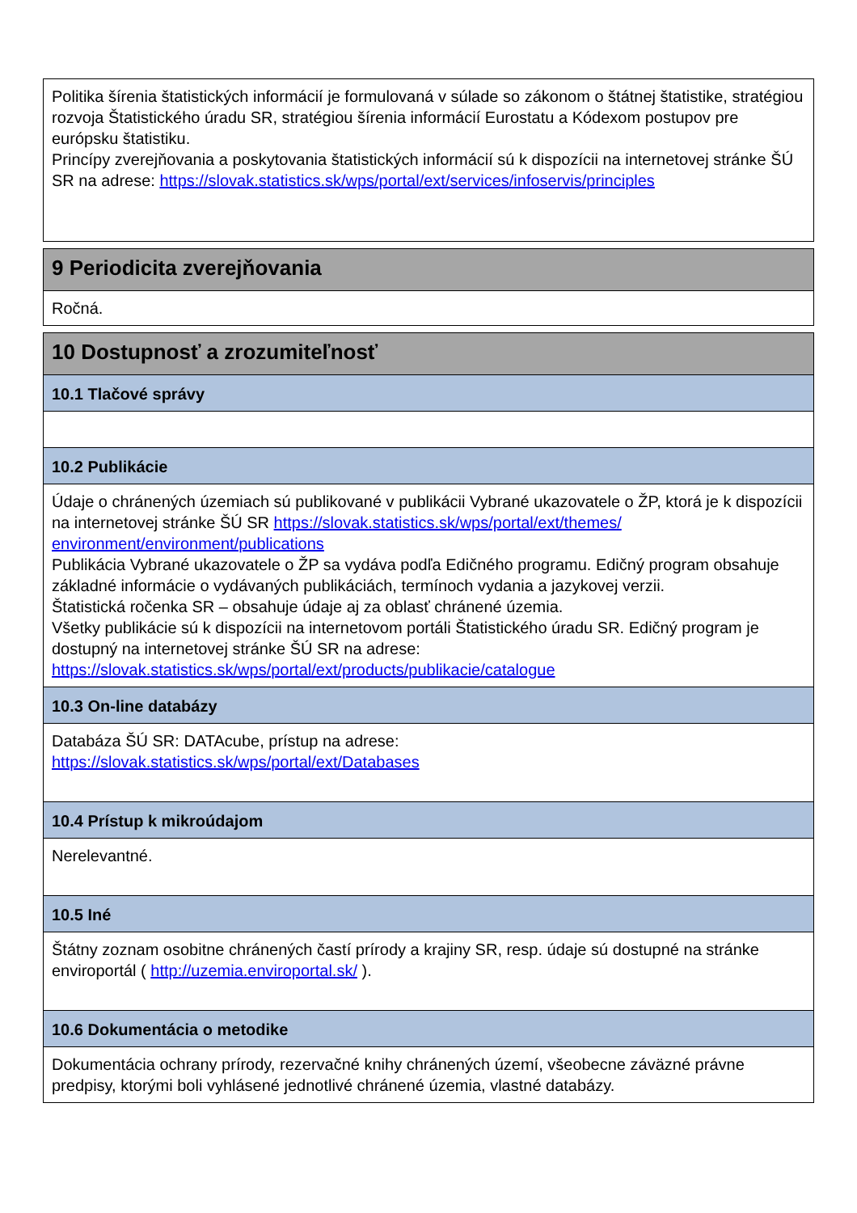Politika šírenia štatistických informácií je formulovaná v súlade so zákonom o štátnej štatistike, stratégiou rozvoja Štatistického úradu SR, stratégiou šírenia informácií Eurostatu a Kódexom postupov pre európsku štatistiku.
Princípy zverejňovania a poskytovania štatistických informácií sú k dispozícii na internetovej stránke ŠÚ SR na adrese: https://slovak.statistics.sk/wps/portal/ext/services/infoservis/principles
9 Periodicita zverejňovania
Ročná.
10 Dostupnosť a zrozumiteľnosť
10.1 Tlačové správy
10.2 Publikácie
Údaje o chránených územiach sú publikované v publikácii Vybrané ukazovatele o ŽP, ktorá je k dispozícii na internetovej stránke ŠÚ SR https://slovak.statistics.sk/wps/portal/ext/themes/ environment/environment/publications
Publikácia Vybrané ukazovatele o ŽP sa vydáva podľa Edičného programu. Edičný program obsahuje základné informácie o vydávaných publikáciách, termínoch vydania a jazykovej verzii.
Štatistická ročenka SR – obsahuje údaje aj za oblasť chránené územia.
Všetky publikácie sú k dispozícii na internetovom portáli Štatistického úradu SR. Edičný program je dostupný na internetovej stránke ŠÚ SR na adrese:
https://slovak.statistics.sk/wps/portal/ext/products/publikacie/catalogue
10.3 On-line databázy
Databáza ŠÚ SR: DATAcube, prístup na adrese:
https://slovak.statistics.sk/wps/portal/ext/Databases
10.4 Prístup k mikroúdajom
Nerelevantné.
10.5 Iné
Štátny zoznam osobitne chránených častí prírody a krajiny SR, resp. údaje sú dostupné na stránke enviroportál ( http://uzemia.enviroportal.sk/ ).
10.6 Dokumentácia o metodike
Dokumentácia ochrany prírody, rezervačné knihy chránených území, všeobecne záväzné právne predpisy, ktorými boli vyhlásené jednotlivé chránené územia, vlastné databázy.